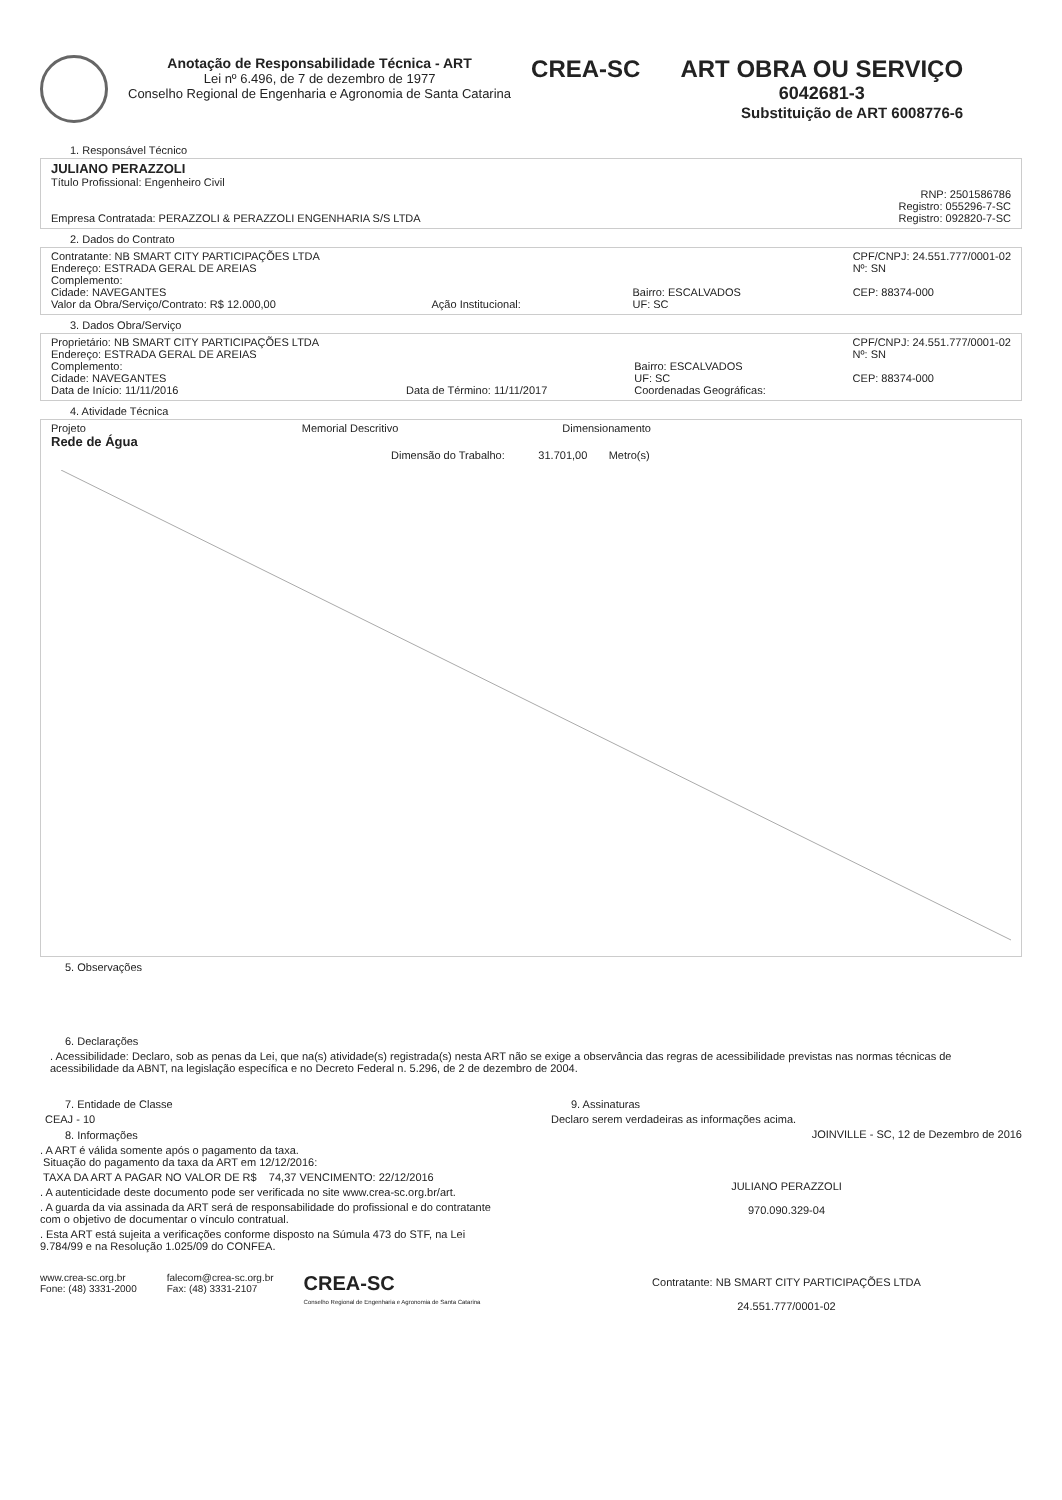Anotação de Responsabilidade Técnica - ART
Lei nº 6.496, de 7 de dezembro de 1977
Conselho Regional de Engenharia e Agronomia de Santa Catarina
CREA-SC ART OBRA OU SERVIÇO
6042681-3
Substituição de ART 6008776-6
1. Responsável Técnico
JULIANO PERAZZOLI
Título Profissional: Engenheiro Civil
RNP: 2501586786
Registro: 055296-7-SC
Empresa Contratada: PERAZZOLI & PERAZZOLI ENGENHARIA S/S LTDA Registro: 092820-7-SC
2. Dados do Contrato
Contratante: NB SMART CITY PARTICIPAÇÕES LTDA
Endereço: ESTRADA GERAL DE AREIAS
Complemento:
Cidade: NAVEGANTES
Valor da Obra/Serviço/Contrato: R$ 12.000,00 Ação Institucional: Bairro: ESCALVADOS
UF: SC CPF/CNPJ: 24.551.777/0001-02
Nº: SN
CEP: 88374-000
3. Dados Obra/Serviço
Proprietário: NB SMART CITY PARTICIPAÇÕES LTDA
Endereço: ESTRADA GERAL DE AREIAS
Complemento:
Cidade: NAVEGANTES
Data de Início: 11/11/2016 Data de Término: 11/11/2017 Bairro: ESCALVADOS
UF: SC
Coordenadas Geográficas: CPF/CNPJ: 24.551.777/0001-02
Nº: SN
CEP: 88374-000
4. Atividade Técnica
Projeto
Rede de Água Memorial Descritivo Dimensionamento
Dimensão do Trabalho: 31.701,00 Metro(s)
5. Observações
6. Declarações
. Acessibilidade: Declaro, sob as penas da Lei, que na(s) atividade(s) registrada(s) nesta ART não se exige a observância das regras de acessibilidade previstas nas normas técnicas de acessibilidade da ABNT, na legislação específica e no Decreto Federal n. 5.296, de 2 de dezembro de 2004.
7. Entidade de Classe
CEAJ - 10
8. Informações
. A ART é válida somente após o pagamento da taxa.
Situação do pagamento da taxa da ART em 12/12/2016:
TAXA DA ART A PAGAR NO VALOR DE R$ 74,37 VENCIMENTO: 22/12/2016
. A autenticidade deste documento pode ser verificada no site www.crea-sc.org.br/art.
. A guarda da via assinada da ART será de responsabilidade do profissional e do contratante com o objetivo de documentar o vínculo contratual.
. Esta ART está sujeita a verificações conforme disposto na Súmula 473 do STF, na Lei 9.784/99 e na Resolução 1.025/09 do CONFEA.
www.crea-sc.org.br
Fone: (48) 3331-2000 falecom@crea-sc.org.br
Fax: (48) 3331-2107 CREA-SC
Conselho Regional de Engenharia e Agronomia de Santa Catarina
9. Assinaturas
Declaro serem verdadeiras as informações acima.
JOINVILLE - SC, 12 de Dezembro de 2016
JULIANO PERAZZOLI
970.090.329-04
Contratante: NB SMART CITY PARTICIPAÇÕES LTDA
24.551.777/0001-02